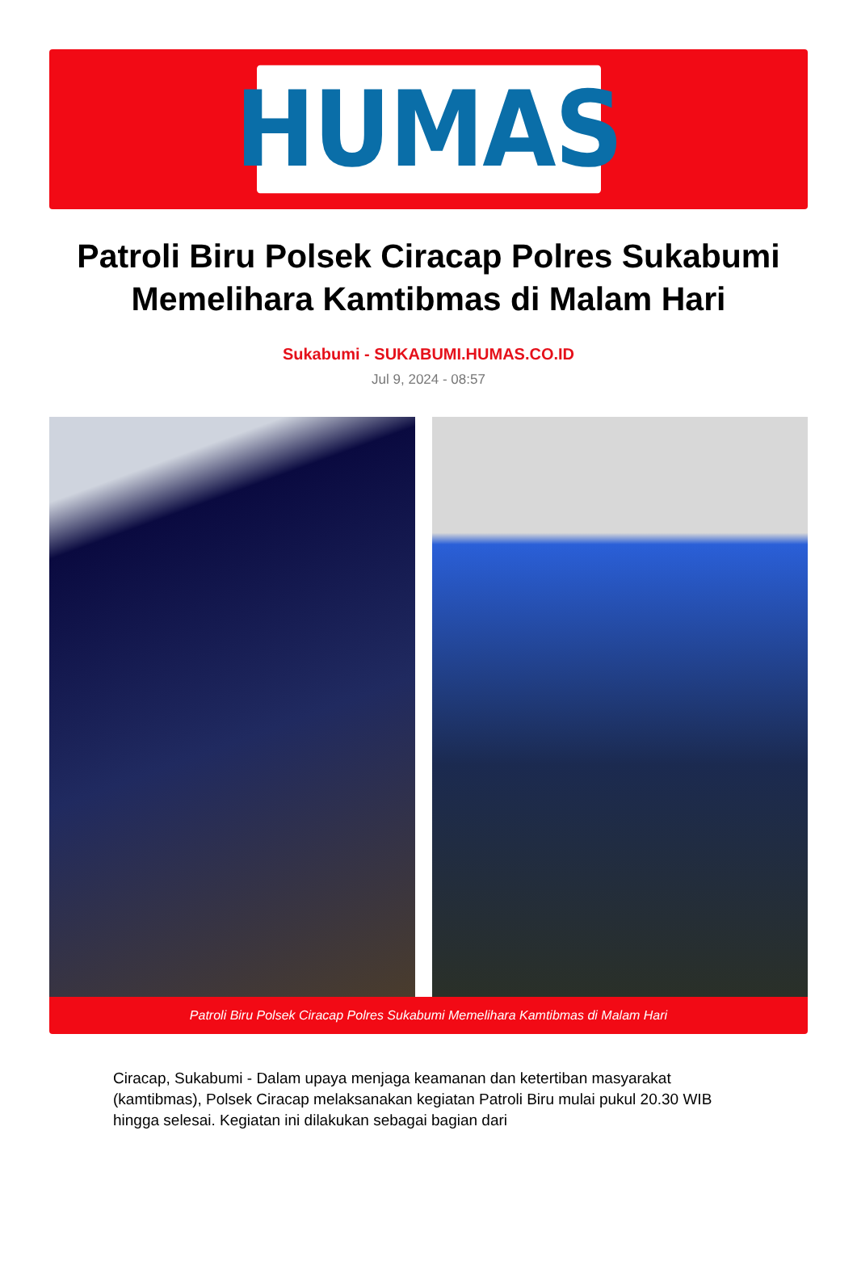HUMAS
Patroli Biru Polsek Ciracap Polres Sukabumi Memelihara Kamtibmas di Malam Hari
Sukabumi - SUKABUMI.HUMAS.CO.ID
Jul 9, 2024 - 08:57
Patroli Biru Polsek Ciracap Polres Sukabumi Memelihara Kamtibmas di Malam Hari
Ciracap, Sukabumi - Dalam upaya menjaga keamanan dan ketertiban masyarakat (kamtibmas), Polsek Ciracap melaksanakan kegiatan Patroli Biru mulai pukul 20.30 WIB hingga selesai. Kegiatan ini dilakukan sebagai bagian dari